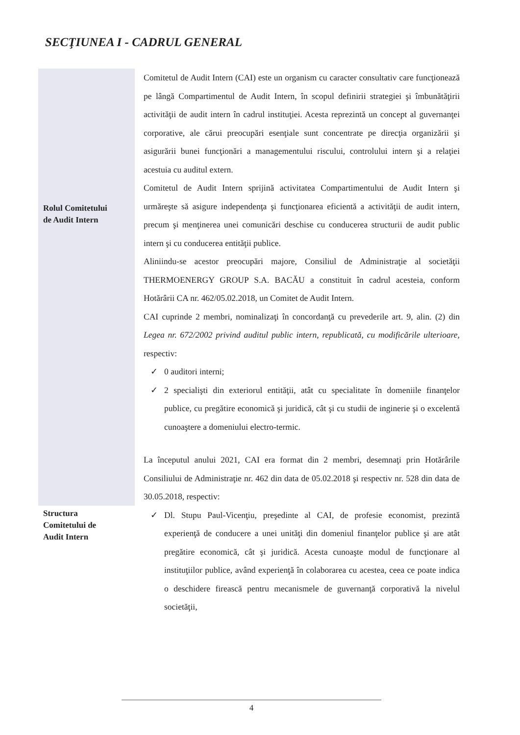SECŢIUNEA I - CADRUL GENERAL
Rolul Comitetului
de Audit Intern
Structura
Comitetului de
Audit Intern
Comitetul de Audit Intern (CAI) este un organism cu caracter consultativ care funcţionează pe lângă Compartimentul de Audit Intern, în scopul definirii strategiei şi îmbunătăţirii activităţii de audit intern în cadrul instituţiei. Acesta reprezintă un concept al guvernanţei corporative, ale cărui preocupări esenţiale sunt concentrate pe direcţia organizării şi asigurării bunei funcţionări a managementului riscului, controlului intern şi a relaţiei acestuia cu auditul extern.
Comitetul de Audit Intern sprijină activitatea Compartimentului de Audit Intern şi urmăreşte să asigure independenţa şi funcţionarea eficientă a activităţii de audit intern, precum şi menţinerea unei comunicări deschise cu conducerea structurii de audit public intern şi cu conducerea entităţii publice.
Aliniindu-se acestor preocupări majore, Consiliul de Administraţie al societăţii THERMOENERGY GROUP S.A. BACĂU a constituit în cadrul acesteia, conform Hotărârii CA nr. 462/05.02.2018, un Comitet de Audit Intern.
CAI cuprinde 2 membri, nominalizaţi în concordanţă cu prevederile art. 9, alin. (2) din Legea nr. 672/2002 privind auditul public intern, republicată, cu modificările ulterioare, respectiv:
✓ 0 auditori interni;
✓ 2 specialişti din exteriorul entităţii, atât cu specialitate în domeniile finanţelor publice, cu pregătire economică şi juridică, cât şi cu studii de inginerie şi o excelentă cunoaştere a domeniului electro-termic.
La începutul anului 2021, CAI era format din 2 membri, desemnaţi prin Hotărârile Consiliului de Administraţie nr. 462 din data de 05.02.2018 şi respectiv nr. 528 din data de 30.05.2018, respectiv:
✓ Dl. Stupu Paul-Vicenţiu, preşedinte al CAI, de profesie economist, prezintă experienţă de conducere a unei unităţi din domeniul finanţelor publice şi are atât pregătire economică, cât şi juridică. Acesta cunoaşte modul de funcţionare al instituţiilor publice, având experienţă în colaborarea cu acestea, ceea ce poate indica o deschidere firească pentru mecanismele de guvernanţă corporativă la nivelul societăţii,
4